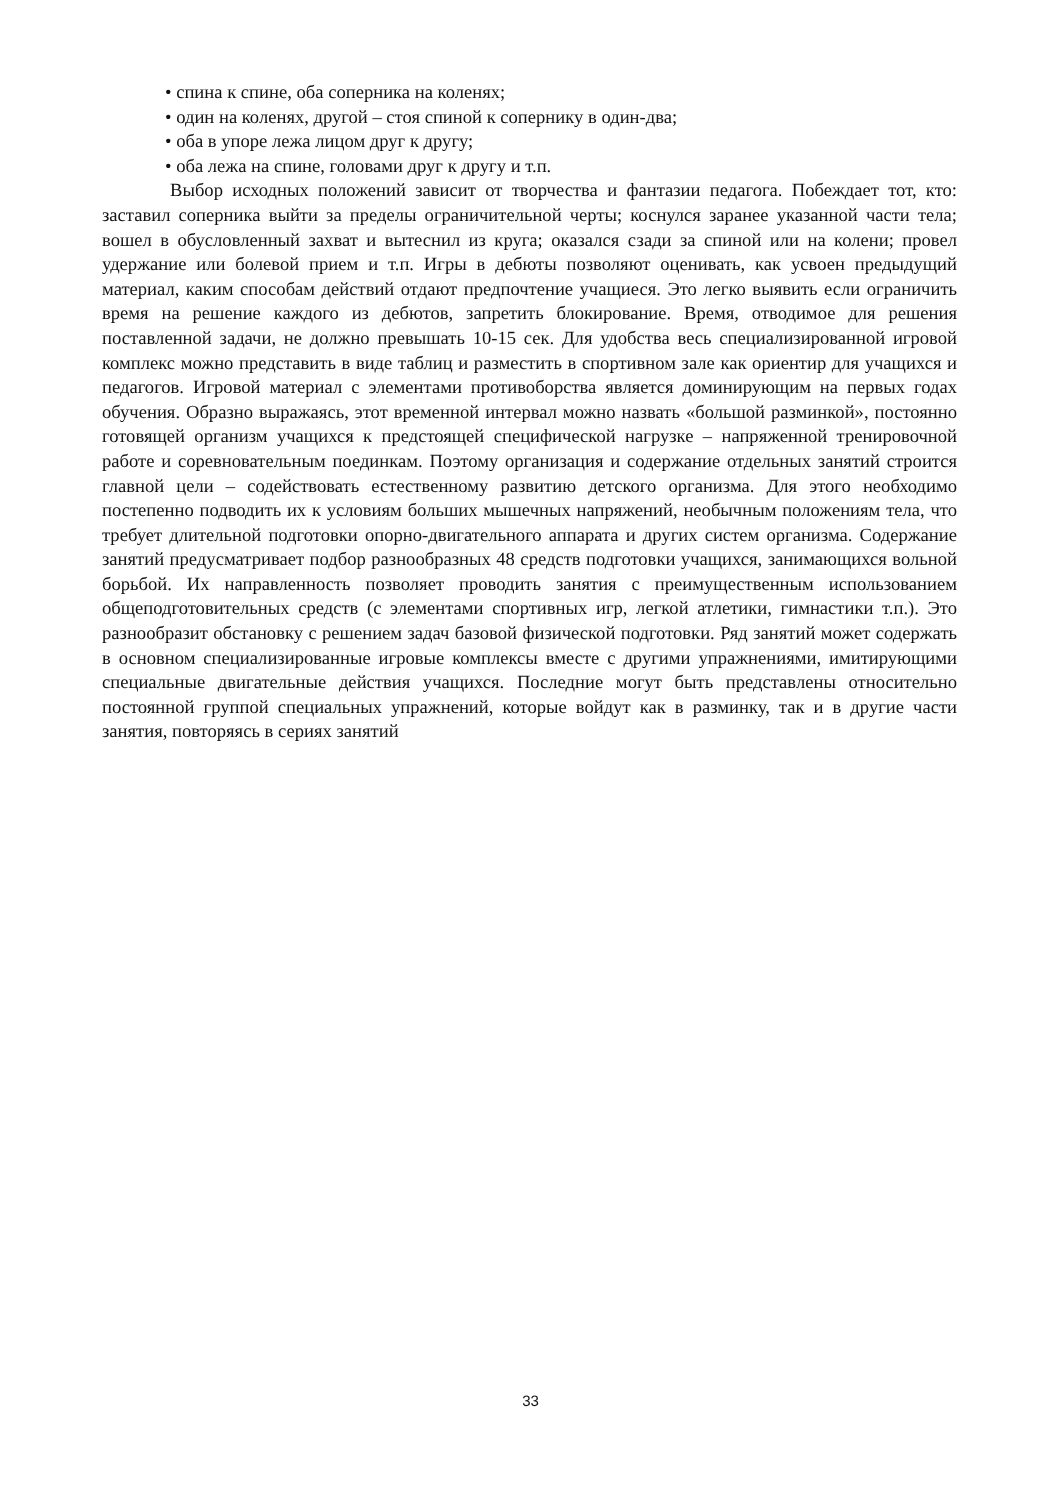• спина к спине, оба соперника на коленях;
• один на коленях, другой – стоя спиной к сопернику в один-два;
• оба в упоре лежа лицом друг к другу;
• оба лежа на спине, головами друг к другу и т.п.
Выбор исходных положений зависит от творчества и фантазии педагога. Побеждает тот, кто: заставил соперника выйти за пределы ограничительной черты; коснулся заранее указанной части тела; вошел в обусловленный захват и вытеснил из круга; оказался сзади за спиной или на колени; провел удержание или болевой прием и т.п. Игры в дебюты позволяют оценивать, как усвоен предыдущий материал, каким способам действий отдают предпочтение учащиеся. Это легко выявить если ограничить время на решение каждого из дебютов, запретить блокирование. Время, отводимое для решения поставленной задачи, не должно превышать 10-15 сек. Для удобства весь специализированной игровой комплекс можно представить в виде таблиц и разместить в спортивном зале как ориентир для учащихся и педагогов. Игровой материал с элементами противоборства является доминирующим на первых годах обучения. Образно выражаясь, этот временной интервал можно назвать «большой разминкой», постоянно готовящей организм учащихся к предстоящей специфической нагрузке – напряженной тренировочной работе и соревновательным поединкам. Поэтому организация и содержание отдельных занятий строится главной цели – содействовать естественному развитию детского организма. Для этого необходимо постепенно подводить их к условиям больших мышечных напряжений, необычным положениям тела, что требует длительной подготовки опорно-двигательного аппарата и других систем организма. Содержание занятий предусматривает подбор разнообразных 48 средств подготовки учащихся, занимающихся вольной борьбой. Их направленность позволяет проводить занятия с преимущественным использованием общеподготовительных средств (с элементами спортивных игр, легкой атлетики, гимнастики т.п.). Это разнообразит обстановку с решением задач базовой физической подготовки. Ряд занятий может содержать в основном специализированные игровые комплексы вместе с другими упражнениями, имитирующими специальные двигательные действия учащихся. Последние могут быть представлены относительно постоянной группой специальных упражнений, которые войдут как в разминку, так и в другие части занятия, повторяясь в сериях занятий
33